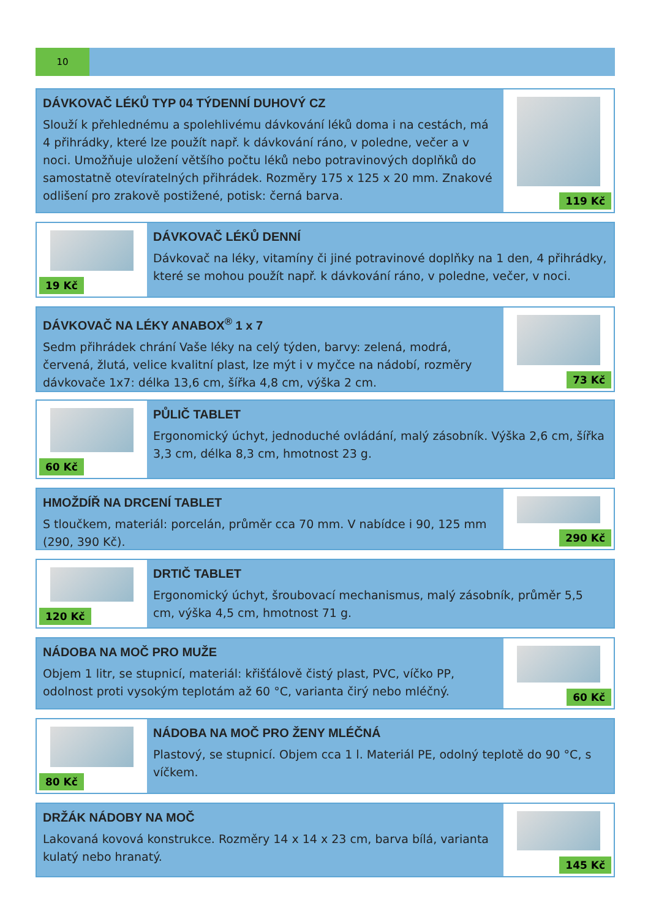10
DÁVKOVAČ LÉKŮ TYP 04 TÝDENNÍ DUHOVÝ CZ
Slouží k přehlednému a spolehlivému dávkování léků doma i na cestách, má 4 přihrádky, které lze použít např. k dávkování ráno, v poledne, večer a v noci. Umožňuje uložení většího počtu léků nebo potravinových doplňků do samostatně otevíratelných přihrádek. Rozměry 175 x 125 x 20 mm. Znakové odlišení pro zrakově postižené, potisk: černá barva.
119 Kč
19 Kč
DÁVKOVAČ LÉKŮ DENNÍ
Dávkovač na léky, vitamíny či jiné potravinové doplňky na 1 den, 4 přihrádky, které se mohou použít např. k dávkování ráno, v poledne, večer, v noci.
DÁVKOVAČ NA LÉKY ANABOX<sup>®</sup> 1 x 7
Sedm přihrádek chrání Vaše léky na celý týden, barvy: zelená, modrá, červená, žlutá, velice kvalitní plast, lze mýt i v myčce na nádobí, rozměry dávkovače 1x7: délka 13,6 cm, šířka 4,8 cm, výška 2 cm.
73 Kč
60 Kč
PŮLIČ TABLET
Ergonomický úchyt, jednoduché ovládání, malý zásobník. Výška 2,6 cm, šířka 3,3 cm, délka 8,3 cm, hmotnost 23 g.
HMOŽDÍŘ NA DRCENÍ TABLET
S tloučkem, materiál: porcelán, průměr cca 70 mm. V nabídce i 90, 125 mm (290, 390 Kč).
290 Kč
120 Kč
DRTIČ TABLET
Ergonomický úchyt, šroubovací mechanismus, malý zásobník, průměr 5,5 cm, výška 4,5 cm, hmotnost 71 g.
NÁDOBA NA MOČ PRO MUŽE
Objem 1 litr, se stupnicí, materiál: křišťálově čistý plast, PVC, víčko PP, odolnost proti vysokým teplotám až 60 °C, varianta čirý nebo mléčný.
60 Kč
80 Kč
NÁDOBA NA MOČ PRO ŽENY MLÉČNÁ
Plastový, se stupnicí. Objem cca 1 l. Materiál PE, odolný teplotě do 90 °C, s víčkem.
DRŽÁK NÁDOBY NA MOČ
Lakovaná kovová konstrukce. Rozměry 14 x 14 x 23 cm, barva bílá, varianta kulatý nebo hranatý.
145 Kč